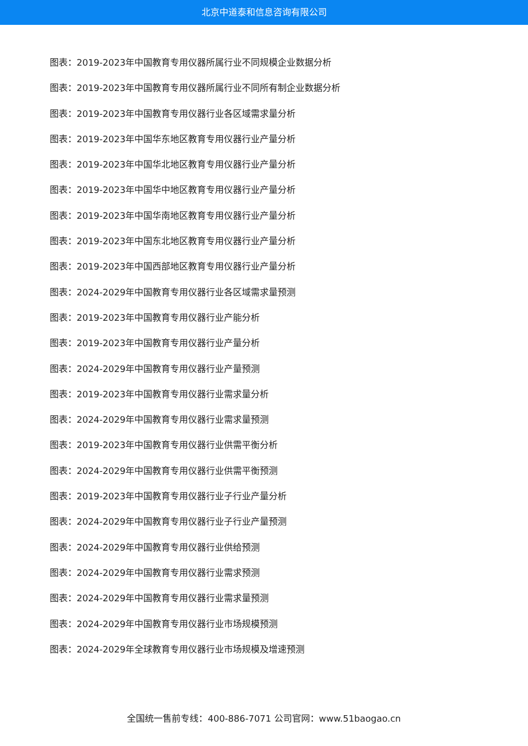北京中道泰和信息咨询有限公司
图表：2019-2023年中国教育专用仪器所属行业不同规模企业数据分析
图表：2019-2023年中国教育专用仪器所属行业不同所有制企业数据分析
图表：2019-2023年中国教育专用仪器行业各区域需求量分析
图表：2019-2023年中国华东地区教育专用仪器行业产量分析
图表：2019-2023年中国华北地区教育专用仪器行业产量分析
图表：2019-2023年中国华中地区教育专用仪器行业产量分析
图表：2019-2023年中国华南地区教育专用仪器行业产量分析
图表：2019-2023年中国东北地区教育专用仪器行业产量分析
图表：2019-2023年中国西部地区教育专用仪器行业产量分析
图表：2024-2029年中国教育专用仪器行业各区域需求量预测
图表：2019-2023年中国教育专用仪器行业产能分析
图表：2019-2023年中国教育专用仪器行业产量分析
图表：2024-2029年中国教育专用仪器行业产量预测
图表：2019-2023年中国教育专用仪器行业需求量分析
图表：2024-2029年中国教育专用仪器行业需求量预测
图表：2019-2023年中国教育专用仪器行业供需平衡分析
图表：2024-2029年中国教育专用仪器行业供需平衡预测
图表：2019-2023年中国教育专用仪器行业子行业产量分析
图表：2024-2029年中国教育专用仪器行业子行业产量预测
图表：2024-2029年中国教育专用仪器行业供给预测
图表：2024-2029年中国教育专用仪器行业需求预测
图表：2024-2029年中国教育专用仪器行业需求量预测
图表：2024-2029年中国教育专用仪器行业市场规模预测
图表：2024-2029年全球教育专用仪器行业市场规模及增速预测
全国统一售前专线：400-886-7071 公司官网：www.51baogao.cn